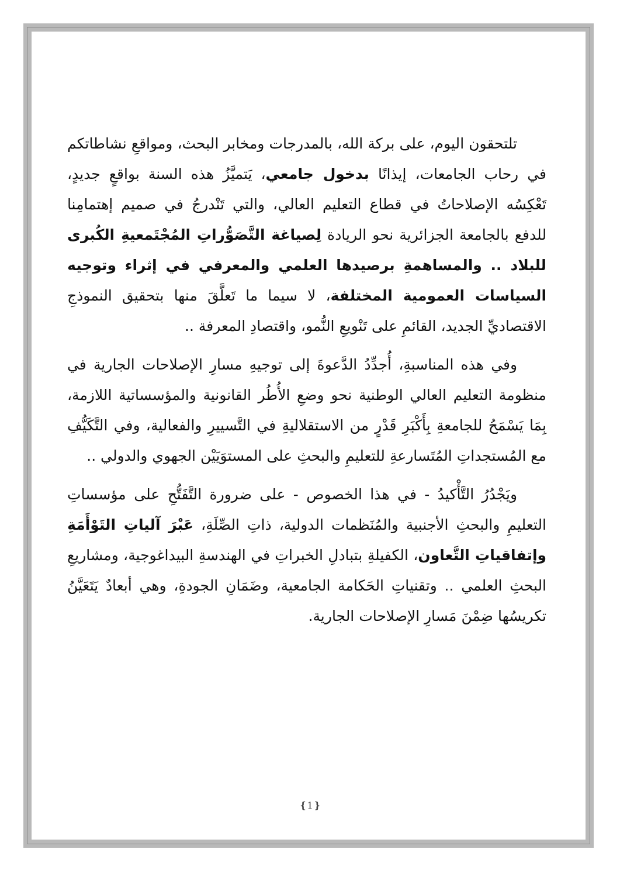تلتحقون اليوم، على بركة الله، بالمدرجات ومخابر البحث، ومواقعِ نشاطاتكم في رحاب الجامعات، إيذانًا بدخول جامعي، يَتميَّزُ هذه السنة بواقعٍ جديدٍ، تَعْكِسُه الإصلاحاتُ في قطاع التعليم العالي، والتي تَنْدرجُ في صميم إهتمامِنا للدفع بالجامعة الجزائرية نحو الريادة لِصياغة التَّصَوُّراتِ المُجْتَمعيةِ الكُبرى للبلاد .. والمساهمةِ برصيدها العلمي والمعرفي في إثراء وتوجيه السياسات العمومية المختلفة، لا سيما ما تَعلَّقَ منها بتحقيق النموذجِ الاقتصاديِّ الجديد، القائمِ على تَنْويعِ النُّمو، واقتصادِ المعرفة ..
وفي هذه المناسبةِ، أُجدِّدُ الدَّعوةَ إلى توجيهِ مسارِ الإصلاحات الجارية في منظومة التعليم العالي الوطنية نحو وضعِ الأُطُر القانونية والمؤسساتية اللازمة، بِمَا يَسْمَحُ للجامعةِ بِأَكْبَرِ قَدْرٍ من الاستقلاليةِ في التَّسييرِ والفعالية، وفي التَّكَيُّفِ مع المُستجداتِ المُتَسارعةِ للتعليمِ والبحثِ على المستوَيَيْن الجهوي والدولي ..
ويَجْدُرُ التَّأْكيدُ - في هذا الخصوص - على ضرورة التَّفَتُّحِ على مؤسساتِ التعليمِ والبحثِ الأجنبية والمُنَظمات الدولية، ذاتِ الصِّلَةِ، عَبْرَ آلياتِ التَوْأَمَةِ وإتفاقياتِ التَّعاون، الكفيلةِ بتبادلِ الخبراتِ في الهندسةِ البيداغوجية، ومشاريعِ البحثِ العلمي .. وتقنياتِ الحَكامة الجامعية، وضَمَانِ الجودةِ، وهي أبعادٌ يَتَعَيَّنُ تكريسُها ضِمْنَ مَسارِ الإصلاحات الجارية.
❴1❵